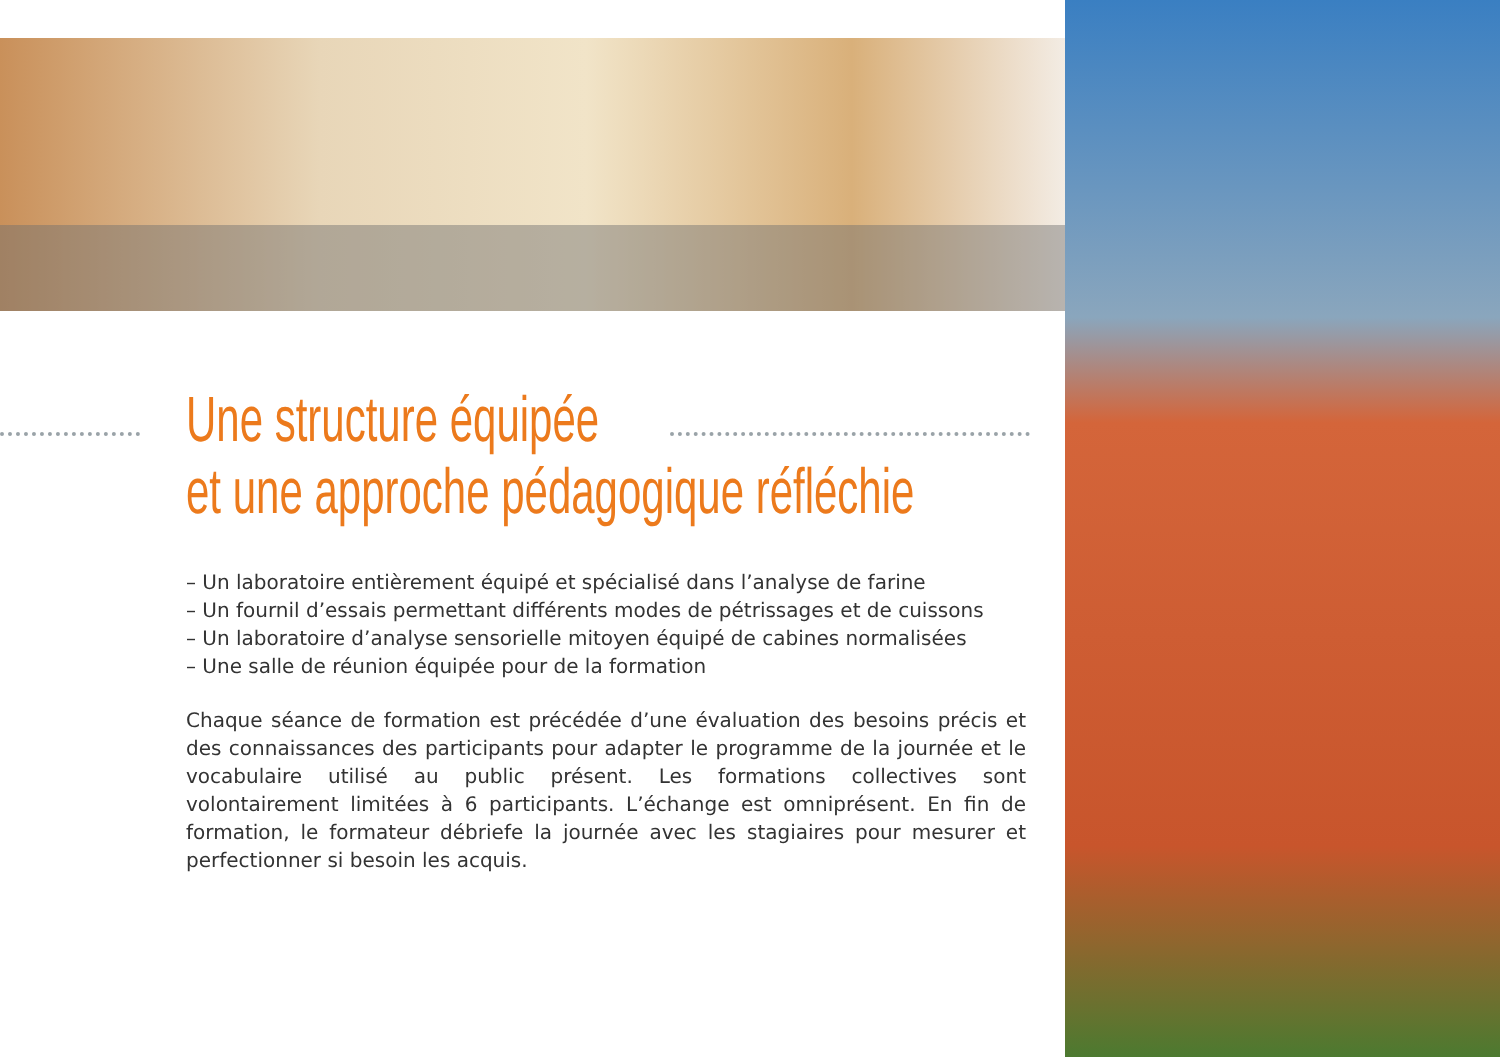Une structure équipée
et une approche pédagogique réfléchie
– Un laboratoire entièrement équipé et spécialisé dans l’analyse de farine
– Un fournil d’essais permettant différents modes de pétrissages et de cuissons
– Un laboratoire d’analyse sensorielle mitoyen équipé de cabines normalisées
– Une salle de réunion équipée pour de la formation
Chaque séance de formation est précédée d’une évaluation des besoins précis et des connaissances des participants pour adapter le programme de la journée et le vocabulaire utilisé au public présent. Les formations collectives sont volontairement limitées à 6 participants. L’échange est omniprésent. En fin de formation, le formateur débriefe la journée avec les stagiaires pour mesurer et perfectionner si besoin les acquis.